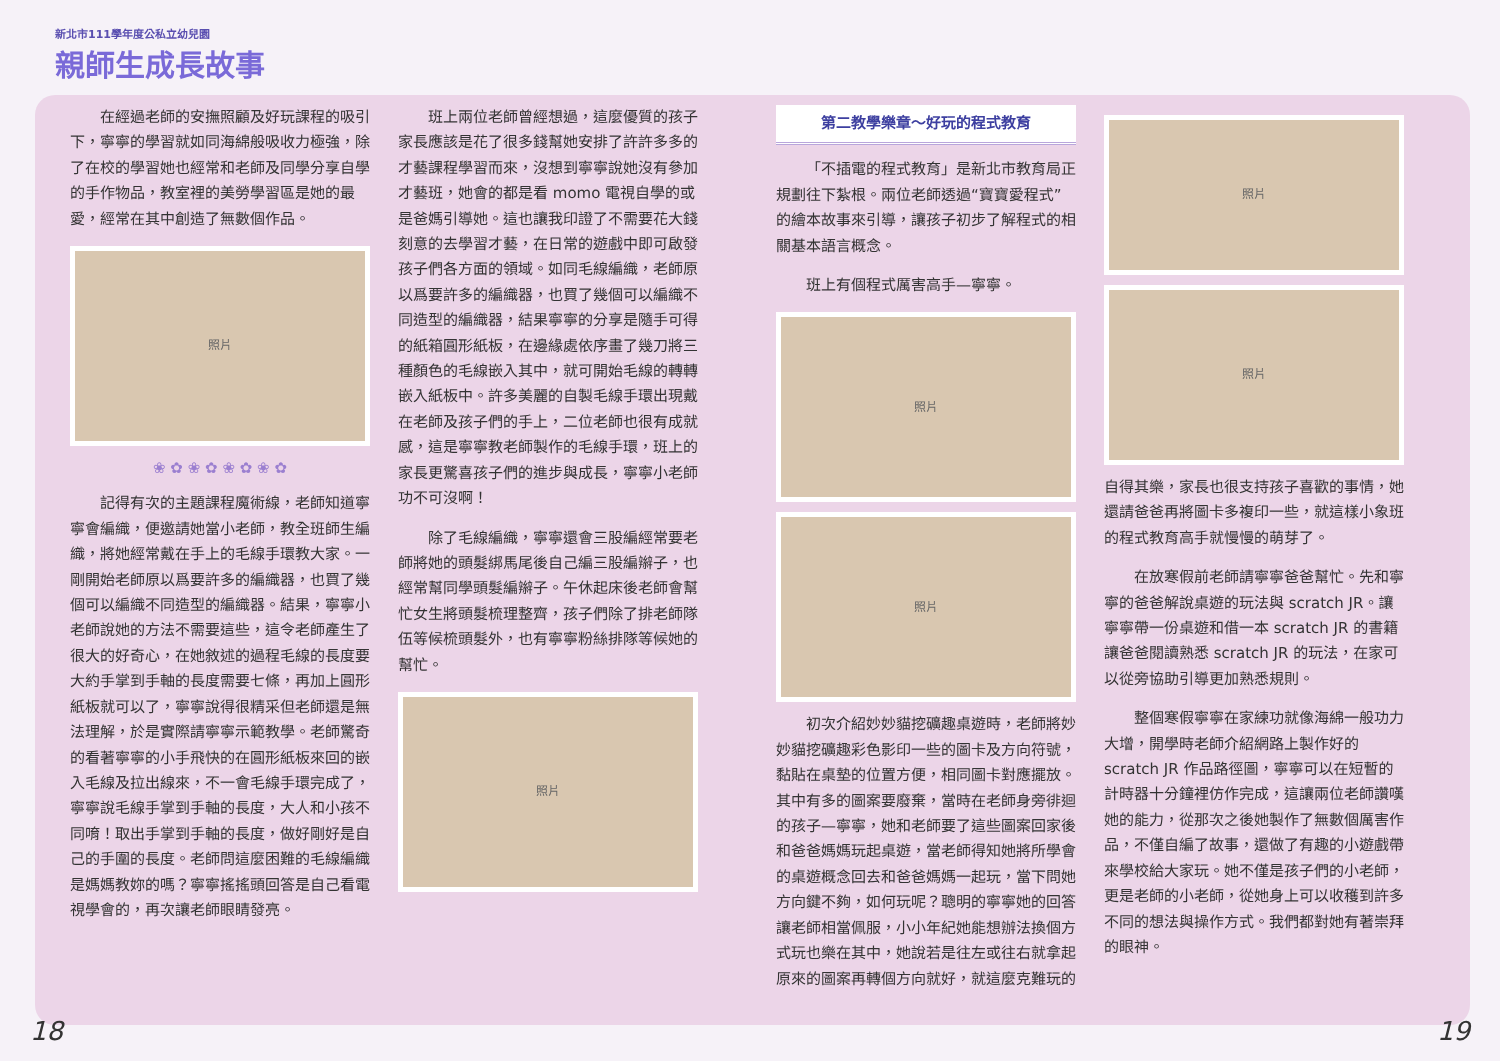新北市111學年度公私立幼兒園
親師生成長故事
在經過老師的安撫照顧及好玩課程的吸引下，寧寧的學習就如同海綿般吸收力極強，除了在校的學習她也經常和老師及同學分享自學的手作物品，教室裡的美勞學習區是她的最愛，經常在其中創造了無數個作品。
照片
❀ ✿ ❀ ✿ ❀ ✿ ❀ ✿
記得有次的主題課程魔術線，老師知道寧寧會編織，便邀請她當小老師，教全班師生編織，將她經常戴在手上的毛線手環教大家。一剛開始老師原以爲要許多的編織器，也買了幾個可以編織不同造型的編織器。結果，寧寧小老師說她的方法不需要這些，這令老師產生了很大的好奇心，在她敘述的過程毛線的長度要大約手掌到手軸的長度需要七條，再加上圓形紙板就可以了，寧寧說得很精采但老師還是無法理解，於是實際請寧寧示範教學。老師驚奇的看著寧寧的小手飛快的在圓形紙板來回的嵌入毛線及拉出線來，不一會毛線手環完成了，寧寧說毛線手掌到手軸的長度，大人和小孩不同唷！取出手掌到手軸的長度，做好剛好是自己的手圍的長度。老師問這麼困難的毛線編織是媽媽教妳的嗎？寧寧搖搖頭回答是自己看電視學會的，再次讓老師眼睛發亮。
班上兩位老師曾經想過，這麼優質的孩子家長應該是花了很多錢幫她安排了許許多多的才藝課程學習而來，沒想到寧寧說她沒有參加才藝班，她會的都是看 momo 電視自學的或是爸媽引導她。這也讓我印證了不需要花大錢刻意的去學習才藝，在日常的遊戲中即可啟發孩子們各方面的領域。如同毛線編織，老師原以爲要許多的編織器，也買了幾個可以編織不同造型的編織器，結果寧寧的分享是隨手可得的紙箱圓形紙板，在邊緣處依序畫了幾刀將三種顏色的毛線嵌入其中，就可開始毛線的轉轉嵌入紙板中。許多美麗的自製毛線手環出現戴在老師及孩子們的手上，二位老師也很有成就感，這是寧寧教老師製作的毛線手環，班上的家長更驚喜孩子們的進步與成長，寧寧小老師功不可沒啊！
除了毛線編織，寧寧還會三股編經常要老師將她的頭髮綁馬尾後自己編三股編辮子，也經常幫同學頭髮編辮子。午休起床後老師會幫忙女生將頭髮梳理整齊，孩子們除了排老師隊伍等候梳頭髮外，也有寧寧粉絲排隊等候她的幫忙。
照片
第二教學樂章～好玩的程式教育
「不插電的程式教育」是新北市教育局正規劃往下紮根。兩位老師透過“寶寶愛程式”的繪本故事來引導，讓孩子初步了解程式的相關基本語言概念。
班上有個程式厲害高手—寧寧。
照片
照片
初次介紹妙妙貓挖礦趣桌遊時，老師將妙妙貓挖礦趣彩色影印一些的圖卡及方向符號，黏貼在桌墊的位置方便，相同圖卡對應擺放。其中有多的圖案要廢棄，當時在老師身旁徘迴的孩子—寧寧，她和老師要了這些圖案回家後和爸爸媽媽玩起桌遊，當老師得知她將所學會的桌遊概念回去和爸爸媽媽一起玩，當下問她方向鍵不夠，如何玩呢？聰明的寧寧她的回答讓老師相當佩服，小小年紀她能想辦法換個方式玩也樂在其中，她說若是往左或往右就拿起原來的圖案再轉個方向就好，就這麼克難玩的
照片
照片
自得其樂，家長也很支持孩子喜歡的事情，她還請爸爸再將圖卡多複印一些，就這樣小象班的程式教育高手就慢慢的萌芽了。
在放寒假前老師請寧寧爸爸幫忙。先和寧寧的爸爸解說桌遊的玩法與 scratch JR。讓寧寧帶一份桌遊和借一本 scratch JR 的書籍讓爸爸閱讀熟悉 scratch JR 的玩法，在家可以從旁協助引導更加熟悉規則。
整個寒假寧寧在家練功就像海綿一般功力大增，開學時老師介紹網路上製作好的 scratch JR 作品路徑圖，寧寧可以在短暫的計時器十分鐘裡仿作完成，這讓兩位老師讚嘆她的能力，從那次之後她製作了無數個厲害作品，不僅自編了故事，還做了有趣的小遊戲帶來學校給大家玩。她不僅是孩子們的小老師，更是老師的小老師，從她身上可以收穫到許多不同的想法與操作方式。我們都對她有著崇拜的眼神。
18 19